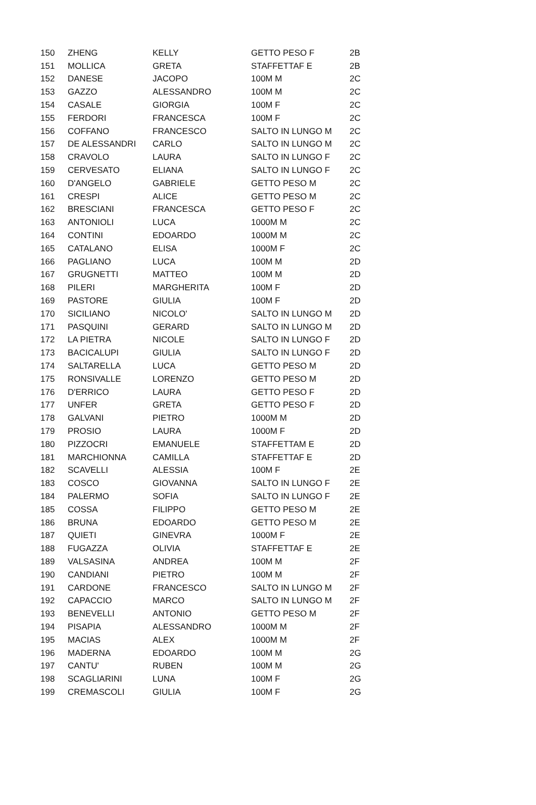| 150 | ZHENG | KELLY | GETTO PESO F | 2B |
| 151 | MOLLICA | GRETA | STAFFETTAF E | 2B |
| 152 | DANESE | JACOPO | 100M M | 2C |
| 153 | GAZZO | ALESSANDRO | 100M M | 2C |
| 154 | CASALE | GIORGIA | 100M F | 2C |
| 155 | FERDORI | FRANCESCA | 100M F | 2C |
| 156 | COFFANO | FRANCESCO | SALTO IN LUNGO M | 2C |
| 157 | DE ALESSANDRI | CARLO | SALTO IN LUNGO M | 2C |
| 158 | CRAVOLO | LAURA | SALTO IN LUNGO F | 2C |
| 159 | CERVESATO | ELIANA | SALTO IN LUNGO F | 2C |
| 160 | D'ANGELO | GABRIELE | GETTO PESO M | 2C |
| 161 | CRESPI | ALICE | GETTO PESO M | 2C |
| 162 | BRESCIANI | FRANCESCA | GETTO PESO F | 2C |
| 163 | ANTONIOLI | LUCA | 1000M M | 2C |
| 164 | CONTINI | EDOARDO | 1000M M | 2C |
| 165 | CATALANO | ELISA | 1000M F | 2C |
| 166 | PAGLIANO | LUCA | 100M M | 2D |
| 167 | GRUGNETTI | MATTEO | 100M M | 2D |
| 168 | PILERI | MARGHERITA | 100M F | 2D |
| 169 | PASTORE | GIULIA | 100M F | 2D |
| 170 | SICILIANO | NICOLO' | SALTO IN LUNGO M | 2D |
| 171 | PASQUINI | GERARD | SALTO IN LUNGO M | 2D |
| 172 | LA PIETRA | NICOLE | SALTO IN LUNGO F | 2D |
| 173 | BACICALUPI | GIULIA | SALTO IN LUNGO F | 2D |
| 174 | SALTARELLA | LUCA | GETTO PESO M | 2D |
| 175 | RONSIVALLE | LORENZO | GETTO PESO M | 2D |
| 176 | D'ERRICO | LAURA | GETTO PESO F | 2D |
| 177 | UNFER | GRETA | GETTO PESO F | 2D |
| 178 | GALVANI | PIETRO | 1000M M | 2D |
| 179 | PROSIO | LAURA | 1000M F | 2D |
| 180 | PIZZOCRI | EMANUELE | STAFFETTAM E | 2D |
| 181 | MARCHIONNA | CAMILLA | STAFFETTAF E | 2D |
| 182 | SCAVELLI | ALESSIA | 100M F | 2E |
| 183 | COSCO | GIOVANNA | SALTO IN LUNGO F | 2E |
| 184 | PALERMO | SOFIA | SALTO IN LUNGO F | 2E |
| 185 | COSSA | FILIPPO | GETTO PESO M | 2E |
| 186 | BRUNA | EDOARDO | GETTO PESO M | 2E |
| 187 | QUIETI | GINEVRA | 1000M F | 2E |
| 188 | FUGAZZA | OLIVIA | STAFFETTAF E | 2E |
| 189 | VALSASINA | ANDREA | 100M M | 2F |
| 190 | CANDIANI | PIETRO | 100M M | 2F |
| 191 | CARDONE | FRANCESCO | SALTO IN LUNGO M | 2F |
| 192 | CAPACCIO | MARCO | SALTO IN LUNGO M | 2F |
| 193 | BENEVELLI | ANTONIO | GETTO PESO M | 2F |
| 194 | PISAPIA | ALESSANDRO | 1000M M | 2F |
| 195 | MACIAS | ALEX | 1000M M | 2F |
| 196 | MADERNA | EDOARDO | 100M M | 2G |
| 197 | CANTU' | RUBEN | 100M M | 2G |
| 198 | SCAGLIARINI | LUNA | 100M F | 2G |
| 199 | CREMASCOLI | GIULIA | 100M F | 2G |